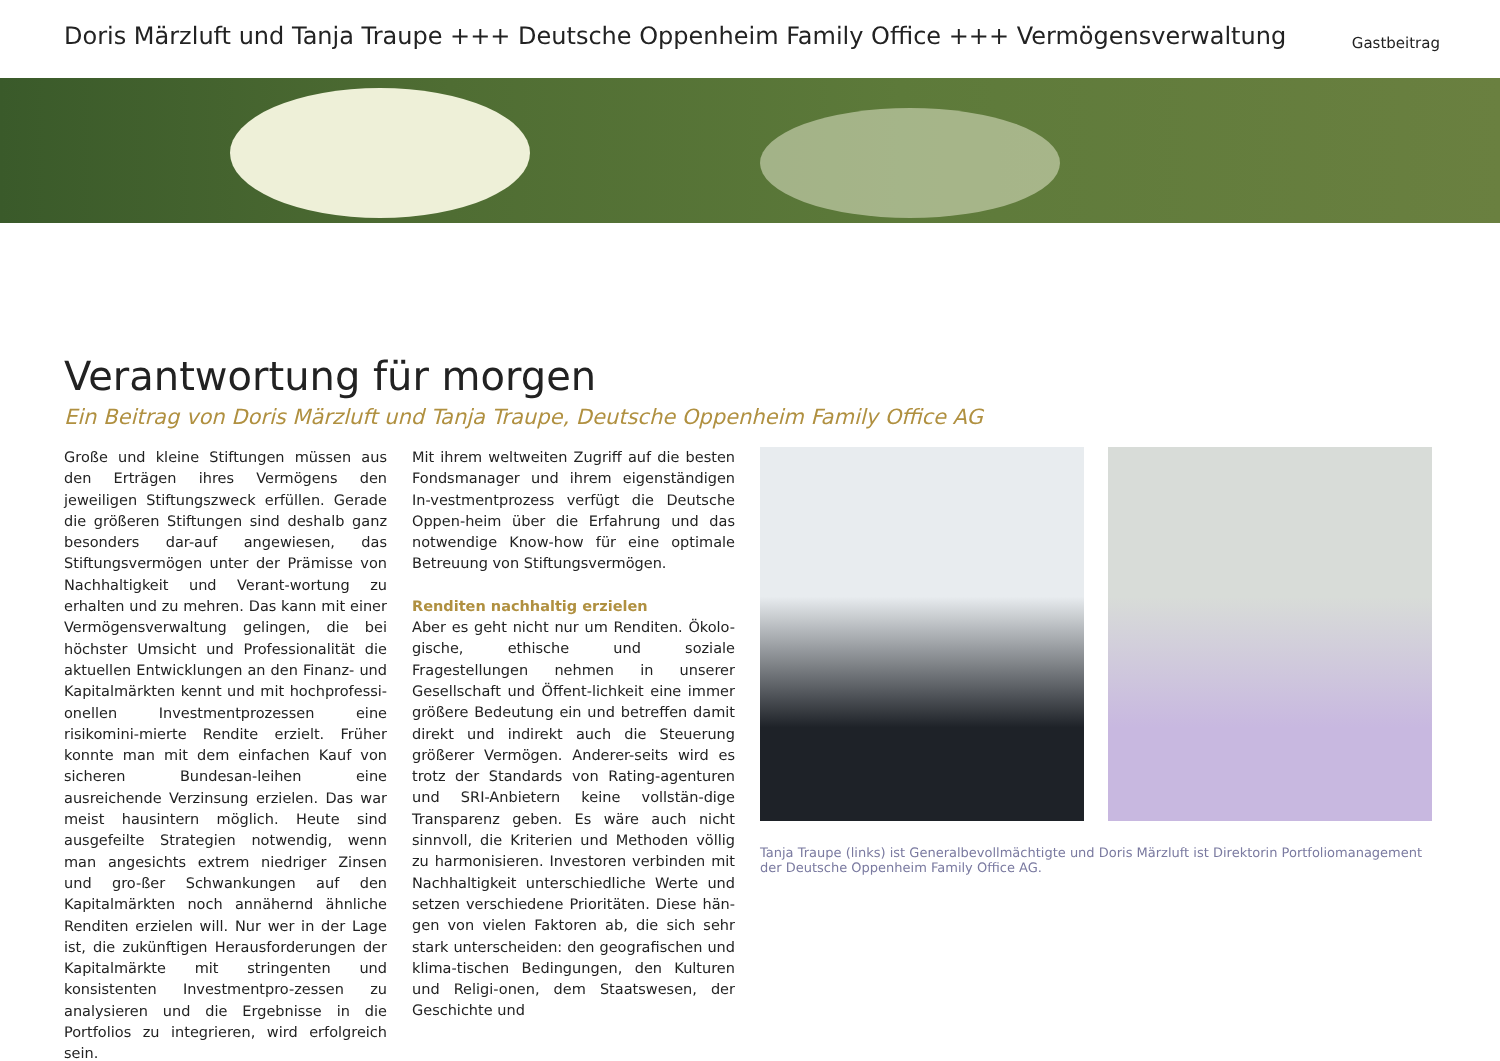Doris Märzluft und Tanja Traupe +++ Deutsche Oppenheim Family Office +++ Vermögensverwaltung
Gastbeitrag
Verantwortung für morgen
Ein Beitrag von Doris Märzluft und Tanja Traupe, Deutsche Oppenheim Family Office AG
Große und kleine Stiftungen müssen aus den Erträgen ihres Vermögens den jeweiligen Stiftungszweck erfüllen. Gerade die größeren Stiftungen sind deshalb ganz besonders dar-auf angewiesen, das Stiftungsvermögen unter der Prämisse von Nachhaltigkeit und Verant-wortung zu erhalten und zu mehren. Das kann mit einer Vermögensverwaltung gelingen, die bei höchster Umsicht und Professionalität die aktuellen Entwicklungen an den Finanz- und Kapitalmärkten kennt und mit hochprofessi-onellen Investmentprozessen eine risikomini-mierte Rendite erzielt. Früher konnte man mit dem einfachen Kauf von sicheren Bundesan-leihen eine ausreichende Verzinsung erzielen. Das war meist hausintern möglich. Heute sind ausgefeilte Strategien notwendig, wenn man angesichts extrem niedriger Zinsen und gro-ßer Schwankungen auf den Kapitalmärkten noch annähernd ähnliche Renditen erzielen will. Nur wer in der Lage ist, die zukünftigen Herausforderungen der Kapitalmärkte mit stringenten und konsistenten Investmentpro-zessen zu analysieren und die Ergebnisse in die Portfolios zu integrieren, wird erfolgreich sein.
Mit ihrem weltweiten Zugriff auf die besten Fondsmanager und ihrem eigenständigen In-vestmentprozess verfügt die Deutsche Oppen-heim über die Erfahrung und das notwendige Know-how für eine optimale Betreuung von Stiftungsvermögen.
Renditen nachhaltig erzielen
Aber es geht nicht nur um Renditen. Ökolo-gische, ethische und soziale Fragestellungen nehmen in unserer Gesellschaft und Öffent-lichkeit eine immer größere Bedeutung ein und betreffen damit direkt und indirekt auch die Steuerung größerer Vermögen. Anderer-seits wird es trotz der Standards von Rating-agenturen und SRI-Anbietern keine vollstän-dige Transparenz geben. Es wäre auch nicht sinnvoll, die Kriterien und Methoden völlig zu harmonisieren. Investoren verbinden mit Nachhaltigkeit unterschiedliche Werte und setzen verschiedene Prioritäten. Diese hän-gen von vielen Faktoren ab, die sich sehr stark unterscheiden: den geografischen und klima-tischen Bedingungen, den Kulturen und Religi-onen, dem Staatswesen, der Geschichte und
Tanja Traupe (links) ist Generalbevollmächtigte und Doris Märzluft ist Direktorin Portfoliomanagement der Deutsche Oppenheim Family Office AG.